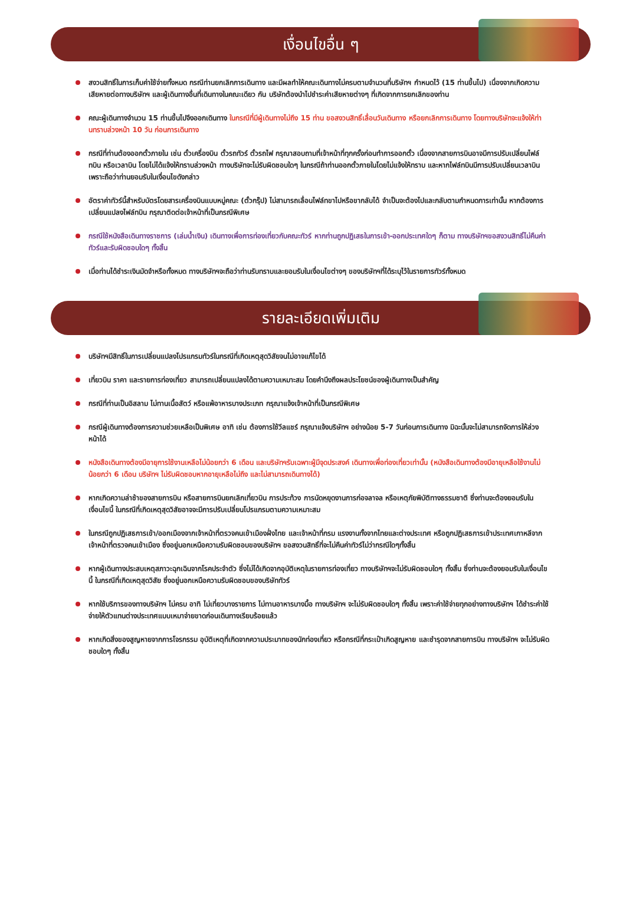เงื่อนไขอื่น ๆ
สงวนสิทธิ์ในการเก็บค่าใช้จ่ายทั้งหมด กรณีท่านยกเลิกการเดินทาง และมีผลทำให้คณะเดินทางไม่ครบตามจำนวนที่บริษัทฯ กำหนดไว้ (15 ท่านขึ้นไป) เนื่องจากเกิดความเสียหายต่อทางบริษัทฯ และผู้เดินทางอื่นที่เดินทางในคณะเดียว กัน บริษัทต้องนำไปชำระค่าเสียหายต่างๆ ที่เกิดจากการยกเลิกของท่าน
คณะผู้เดินทางจำนวน 15 ท่านขึ้นไปจึงออกเดินทาง ในกรณีที่มีผู้เดินทางไม่ถึง 15 ท่าน ขอสงวนสิทธิ์เลื่อนวันเดินทาง หรือยกเลิกการเดินทาง โดยทางบริษัทจะแจ้งให้ท่านทราบล่วงหน้า 10 วัน ก่อนการเดินทาง
กรณีที่ท่านต้องออกตั๋วภายใน เช่น ตั๋วเครื่องบิน ตั๋วรถทัวร์ ตั๋วรถไฟ กรุณาสอบถามที่เจ้าหน้าที่ทุกครั้งก่อนทำการออกตั๋ว เนื่องจากสายการบินอาจมีการปรับเปลี่ยนไฟล์ทบิน หรือเวลาบิน โดยไม่ได้แจ้งให้ทราบล่วงหน้า ทางบริษัทจะไม่รับผิดชอบใดๆ ในกรณีถ้าท่านออกตั๋วภายในโดยไม่แจ้งให้ทราบ และหากไฟล์ทบินมีการปรับเปลี่ยนเวลาบิน เพราะถือว่าท่านยอมรับในเงื่อนไขดังกล่าว
อัตราค่าทัวร์นี้สำหรับบัตรโดยสารเครื่องบินแบบหมู่คณะ (ตั๋วกรุ๊ป) ไม่สามารถเลื่อนไฟล์ทขาไปหรือขากลับได้ จำเป็นจะต้องไปและกลับตามกำหนดการเท่านั้น หากต้องการเปลี่ยนแปลงไฟล์ทบิน กรุณาติดต่อเจ้าหน้าที่เป็นกรณีพิเศษ
กรณีใช้หนังสือเดินทางราชการ (เล่มน้ำเงิน) เดินทางเพื่อการท่องเที่ยวกับคณะทัวร์ หากท่านถูกปฏิเสธในการเข้า-ออกประเทศใดๆ ก็ตาม ทางบริษัทฯขอสงวนสิทธิ์ไม่คืนค่าทัวร์และรับผิดชอบใดๆ ทั้งสิ้น
เมื่อท่านได้ชำระเงินมัดจำหรือทั้งหมด ทางบริษัทฯจะถือว่าท่านรับทราบและยอมรับในเงื่อนไขต่างๆ ของบริษัทฯที่ได้ระบุไว้ในรายการทัวร์ทั้งหมด
รายละเอียดเพิ่มเติม
บริษัทฯมีสิทธิ์ในการเปลี่ยนแปลงโปรแกรมทัวร์ในกรณีที่เกิดเหตุสุดวิสัยจนไม่อาจแก้ไขได้
เที่ยวบิน ราคา และรายการท่องเที่ยว สามารถเปลี่ยนแปลงได้ตามความเหมาะสม โดยคำนึงถึงผลประโยชน์ของผู้เดินทางเป็นสำคัญ
กรณีที่ท่านเป็นอิสลาม ไม่ทานเนื้อสัตว์ หรือแพ้อาหารบางประเภท กรุณาแจ้งเจ้าหน้าที่เป็นกรณีพิเศษ
กรณีผู้เดินทางต้องการความช่วยเหลือเป็นพิเศษ อาทิ เช่น ต้องการใช้วีลแชร์ กรุณาแจ้งบริษัทฯ อย่างน้อย 5-7 วันก่อนการเดินทาง มิฉะนั้นจะไม่สามารถจัดการให้ล่วงหน้าได้
หนังสือเดินทางต้องมีอายุการใช้งานเหลือไม่น้อยกว่า 6 เดือน และบริษัทฯรับเฉพาะผู้มีจุดประสงค์ เดินทางเพื่อท่องเที่ยวเท่านั้น (หนังสือเดินทางต้องมีอายุเหลือใช้งานไม่น้อยกว่า 6 เดือน บริษัทฯ ไม่รับผิดชอบหากอายุเหลือไม่ถึง และไม่สามารถเดินทางได้)
หากเกิดความล่าช้าของสายการบิน หรือสายการบินยกเลิกเที่ยวบิน การประท้วง การนัดหยุดงานการก่อจลาจล หรือเหตุภัยพิบัติทางธรรมชาติ ซึ่งท่านจะต้องยอมรับในเงื่อนไขนี้ ในกรณีที่เกิดเหตุสุดวิสัยอาจจะมีการปรับเปลี่ยนโปรแกรมตามความเหมาะสม
ในกรณีถูกปฏิเสธการเข้า/ออกเมืองจากเจ้าหน้าที่ตรวจคนเข้าเมืองฝั่งไทย และเจ้าหน้าที่กรม แรงงานทั้งจากไทยและต่างประเทศ หรือถูกปฏิเสธการเข้าประเทศเกาหลีจากเจ้าหน้าที่ตรวจคนเข้าเมือง ซึ่งอยู่นอกเหนือความรับผิดชอบของบริษัทฯ ขอสงวนสิทธิ์ที่จะไม่คืนค่าทัวร์ไม่ว่ากรณีใดๆทั้งสิ้น
หากผู้เดินทางประสบเหตุสภาวะฉุกเฉินจากโรคประจำตัว ซึ่งไม่ได้เกิดจากอุบัติเหตุในรายการท่องเที่ยว ทางบริษัทฯจะไม่รับผิดชอบใดๆ ทั้งสิ้น ซึ่งท่านจะต้องยอมรับในเงื่อนไขนี้ ในกรณีที่เกิดเหตุสุดวิสัย ซึ่งอยู่นอกเหนือความรับผิดชอบของบริษัททัวร์
หากใช้บริการของทางบริษัทฯ ไม่ครบ อาทิ ไม่เที่ยวบางรายการ ไม่ทานอาหารบางมื้อ ทางบริษัทฯ จะไม่รับผิดชอบใดๆ ทั้งสิ้น เพราะค่าใช้จ่ายทุกอย่างทางบริษัทฯ ได้ชำระค่าใช้จ่ายให้ตัวแทนต่างประเทศแบบเหมาจ่ายขาดก่อนเดินทางเรียบร้อยแล้ว
หากเกิดสิ่งของสูญหายจากการโจรกรรม อุบัติเหตุที่เกิดจากความประมาทของนักท่องเที่ยว หรือกรณีที่กระเป๋าเกิดสูญหาย และชำรุดจากสายการบิน ทางบริษัทฯ จะไม่รับผิดชอบใดๆ ทั้งสิ้น